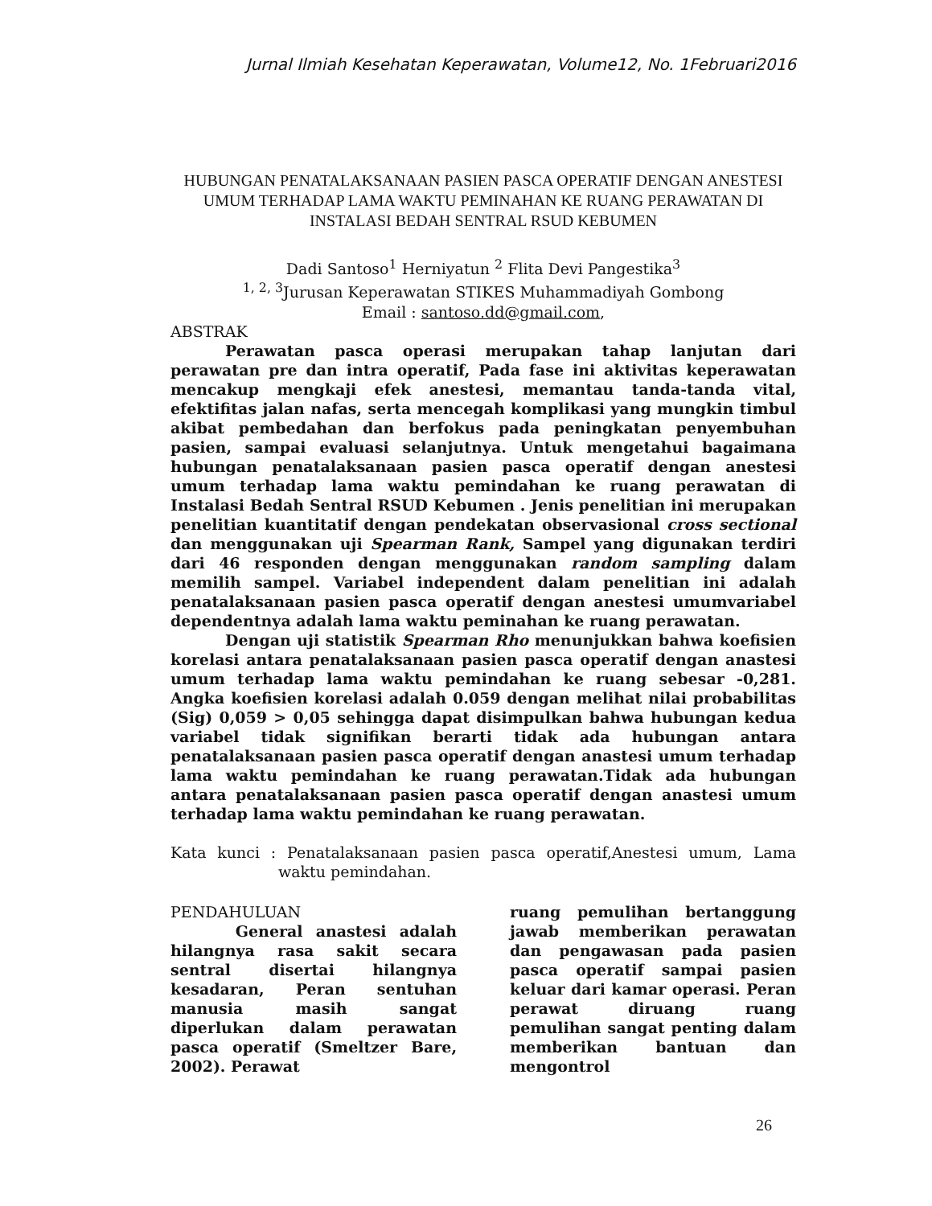Jurnal Ilmiah Kesehatan Keperawatan, Volume12, No. 1Februari2016
HUBUNGAN PENATALAKSANAAN PASIEN PASCA OPERATIF DENGAN ANESTESI UMUM TERHADAP LAMA WAKTU PEMINAHAN KE RUANG PERAWATAN DI INSTALASI BEDAH SENTRAL RSUD KEBUMEN
Dadi Santoso<sup>1</sup> Herniyatun <sup>2</sup> Flita Devi Pangestika<sup>3</sup>
<sup>1, 2, 3</sup>Jurusan Keperawatan STIKES Muhammadiyah Gombong
Email : santoso.dd@gmail.com,
ABSTRAK
Perawatan pasca operasi merupakan tahap lanjutan dari perawatan pre dan intra operatif, Pada fase ini aktivitas keperawatan mencakup mengkaji efek anestesi, memantau tanda-tanda vital, efektifitas jalan nafas, serta mencegah komplikasi yang mungkin timbul akibat pembedahan dan berfokus pada peningkatan penyembuhan pasien, sampai evaluasi selanjutnya. Untuk mengetahui bagaimana hubungan penatalaksanaan pasien pasca operatif dengan anestesi umum terhadap lama waktu pemindahan ke ruang perawatan di Instalasi Bedah Sentral RSUD Kebumen . Jenis penelitian ini merupakan penelitian kuantitatif dengan pendekatan observasional cross sectional dan menggunakan uji Spearman Rank, Sampel yang digunakan terdiri dari 46 responden dengan menggunakan random sampling dalam memilih sampel. Variabel independent dalam penelitian ini adalah penatalaksanaan pasien pasca operatif dengan anestesi umumvariabel dependentnya adalah lama waktu peminahan ke ruang perawatan.
Dengan uji statistik Spearman Rho menunjukkan bahwa koefisien korelasi antara penatalaksanaan pasien pasca operatif dengan anastesi umum terhadap lama waktu pemindahan ke ruang sebesar -0,281. Angka koefisien korelasi adalah 0.059 dengan melihat nilai probabilitas (Sig) 0,059 > 0,05 sehingga dapat disimpulkan bahwa hubungan kedua variabel tidak signifikan berarti tidak ada hubungan antara penatalaksanaan pasien pasca operatif dengan anastesi umum terhadap lama waktu pemindahan ke ruang perawatan.Tidak ada hubungan antara penatalaksanaan pasien pasca operatif dengan anastesi umum terhadap lama waktu pemindahan ke ruang perawatan.
Kata kunci : Penatalaksanaan pasien pasca operatif,Anestesi umum, Lama waktu pemindahan.
PENDAHULUAN
General anastesi adalah hilangnya rasa sakit secara sentral disertai hilangnya kesadaran, Peran sentuhan manusia masih sangat diperlukan dalam perawatan pasca operatif (Smeltzer Bare, 2002). Perawat
ruang pemulihan bertanggung jawab memberikan perawatan dan pengawasan pada pasien pasca operatif sampai pasien keluar dari kamar operasi. Peran perawat diruang ruang pemulihan sangat penting dalam memberikan bantuan dan mengontrol
26